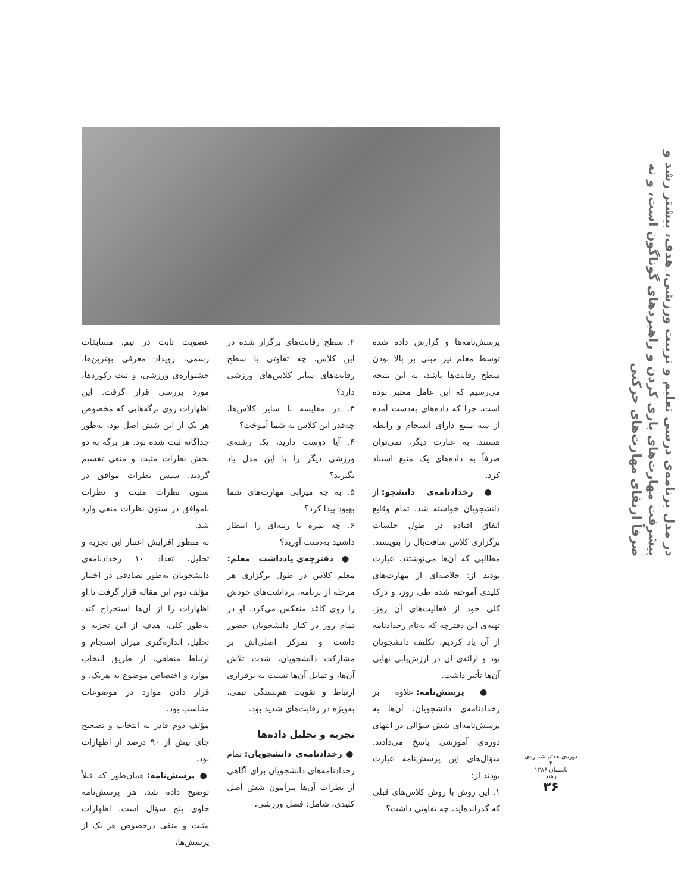در مدل برنامه‌ی درسی تعلیم و تربیت ورزشی، هدف، بیشتر رشد و پیشرفت مهارت‌های بازی کردن و راهبردهای گوناگون است، و نه صرفاً ارتقای مهارت‌های حرکتی
پرسش‌نامه‌ها و گزارش داده شده توسط معلم نیز مبنی بر بالا بودن سطح رقابت‌ها باشد، به این نتیجه می‌رسیم که این عامل معتبر بوده است. چرا که داده‌های به‌دست آمده از سه منبع دارای انسجام و رابطه هستند. به عبارت دیگر، نمی‌توان صرفاً به داده‌های یک منبع استناد کرد.
● رخدادنامه‌ی دانشجو: از دانشجویان خواسته شد، تمام وقایع اتفاق افتاده در طول جلسات برگزاری کلاس سافت‌بال را بنویسند. مطالبی که آن‌ها می‌نوشتند، عبارت بودند از: خلاصه‌ای از مهارت‌های کلیدی آموخته شده طی روز، و درک کلی خود از فعالیت‌های آن روز. تهیه‌ی این دفترچه که به‌نام رخدادنامه از آن یاد کردیم، تکلیف دانشجویان بود و ارائه‌ی ان در ارزش‌یابی نهایی آن‌ها تأثیر داشت.
● پرسش‌نامه: علاوه بر رخدادنامه‌ی دانشجویان، آن‌ها به پرسش‌نامه‌ای شش سؤالی در انتهای دوره‌ی آموزشی پاسخ می‌دادند. سؤال‌های این پرسش‌نامه عبارت بودند از:
۱. این روش با روش کلاس‌های قبلی که گذرانده‌اید، چه تفاوتی داشت؟
۲. سطح رقابت‌های برگزار شده در این کلاس، چه تفاوتی با سطح رقابت‌های سایر کلاس‌های ورزشی دارد؟
۳. در مقایسه با سایر کلاس‌ها، چه‌قدر این کلاس به شما آموخت؟
۴. آیا دوست دارید، یک رشته‌ی ورزشی دیگر را با این مدل یاد بگیرید؟
۵. به چه میزانی مهارت‌های شما بهبود پیدا کرد؟
۶. چه نمره یا رتبه‌ای را انتظار داشتید به‌دست آورید؟
● دفترچه‌ی یادداشت معلم: معلم کلاس در طول برگزاری هر مرحله از برنامه، برداشت‌های خودش را روی کاغذ منعکس می‌کرد. او در تمام روز در کنار دانشجویان حضور داشت و تمرکز اصلی‌اش بر مشارکت دانشجویان، شدت تلاش آن‌ها، و تمایل آن‌ها نسبت به برقراری ارتباط و تقویت هم‌بستگی تیمی، به‌ویژه در رقابت‌های شدید بود.
تجزیه و تحلیل داده‌ها
● رخدادنامه‌ی دانشجویان: تمام رخدادنامه‌های دانشجویان برای آگاهی از نظرات آن‌ها پیرامون شش اصل کلیدی، شامل: فصل ورزشی،
عضویت ثابت در تیم، مسابقات رسمی، رویداد معرفی بهترین‌ها، جشنواره‌ی ورزشی، و ثبت رکوردها، مورد بررسی قرار گرفت. این اظهارات روی برگه‌هایی که مخصوص هر یک از این شش اصل بود، به‌طور جداگانه ثبت شده بود. هر برگه به دو بخش نظرات مثبت و منفی تقسیم گردید. سپس نظرات موافق در ستون نظرات مثبت و نظرات ناموافق در ستون نظرات منفی وارد شد.
به منظور افزایش اعتبار این تجزیه و تحلیل، تعداد ۱۰ رخدادنامه‌ی دانشجویان به‌طور تصادفی در اختیار مؤلف دوم این مقاله قرار گرفت تا او اظهارات را از آن‌ها استخراج کند. به‌طور کلی، هدف از این تجزیه و تحلیل، اندازه‌گیری میزان انسجام و ارتباط منطقی، از طریق انتخاب موارد و اختصاص موضوع به هریک، و قرار دادن موارد در موضوعات متناسب بود.
مؤلف دوم قادر به انتخاب و تصحیح جای بیش از ۹۰ درصد از اظهارات بود.
● پرسش‌نامه: همان‌طور که قبلاً توضیح داده شد، هر پرسش‌نامه حاوی پنج سؤال است. اظهارات مثبت و منفی درخصوص هر یک از پرسش‌ها،
دوره‌ی هفتم شماره‌ی ۴
تابستان ۱۳۸۶
رشد
۳۶